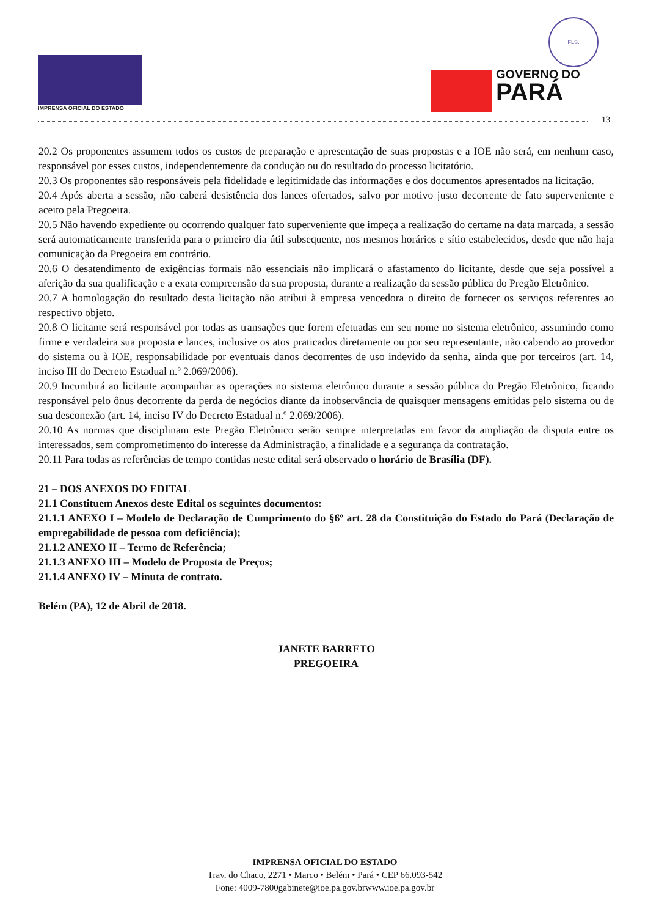IMPRENSA OFICIAL DO ESTADO
FLS.
GOVERNO DO
PARÁ
13
20.2 Os proponentes assumem todos os custos de preparação e apresentação de suas propostas e a IOE não será, em nenhum caso, responsável por esses custos, independentemente da condução ou do resultado do processo licitatório.
20.3 Os proponentes são responsáveis pela fidelidade e legitimidade das informações e dos documentos apresentados na licitação.
20.4 Após aberta a sessão, não caberá desistência dos lances ofertados, salvo por motivo justo decorrente de fato superveniente e aceito pela Pregoeira.
20.5 Não havendo expediente ou ocorrendo qualquer fato superveniente que impeça a realização do certame na data marcada, a sessão será automaticamente transferida para o primeiro dia útil subsequente, nos mesmos horários e sítio estabelecidos, desde que não haja comunicação da Pregoeira em contrário.
20.6 O desatendimento de exigências formais não essenciais não implicará o afastamento do licitante, desde que seja possível a aferição da sua qualificação e a exata compreensão da sua proposta, durante a realização da sessão pública do Pregão Eletrônico.
20.7 A homologação do resultado desta licitação não atribui à empresa vencedora o direito de fornecer os serviços referentes ao respectivo objeto.
20.8 O licitante será responsável por todas as transações que forem efetuadas em seu nome no sistema eletrônico, assumindo como firme e verdadeira sua proposta e lances, inclusive os atos praticados diretamente ou por seu representante, não cabendo ao provedor do sistema ou à IOE, responsabilidade por eventuais danos decorrentes de uso indevido da senha, ainda que por terceiros (art. 14, inciso III do Decreto Estadual n.º 2.069/2006).
20.9 Incumbirá ao licitante acompanhar as operações no sistema eletrônico durante a sessão pública do Pregão Eletrônico, ficando responsável pelo ônus decorrente da perda de negócios diante da inobservância de quaisquer mensagens emitidas pelo sistema ou de sua desconexão (art. 14, inciso IV do Decreto Estadual n.º 2.069/2006).
20.10 As normas que disciplinam este Pregão Eletrônico serão sempre interpretadas em favor da ampliação da disputa entre os interessados, sem comprometimento do interesse da Administração, a finalidade e a segurança da contratação.
20.11 Para todas as referências de tempo contidas neste edital será observado o horário de Brasília (DF).
21 – DOS ANEXOS DO EDITAL
21.1 Constituem Anexos deste Edital os seguintes documentos:
21.1.1 ANEXO I – Modelo de Declaração de Cumprimento do §6º art. 28 da Constituição do Estado do Pará (Declaração de empregabilidade de pessoa com deficiência);
21.1.2 ANEXO II – Termo de Referência;
21.1.3 ANEXO III – Modelo de Proposta de Preços;
21.1.4 ANEXO IV – Minuta de contrato.
Belém (PA), 12 de Abril de 2018.
JANETE BARRETO
PREGOEIRA
IMPRENSA OFICIAL DO ESTADO
Trav. do Chaco, 2271 • Marco • Belém • Pará • CEP 66.093-542
Fone: 4009-7800gabinete@ioe.pa.gov.brwww.ioe.pa.gov.br